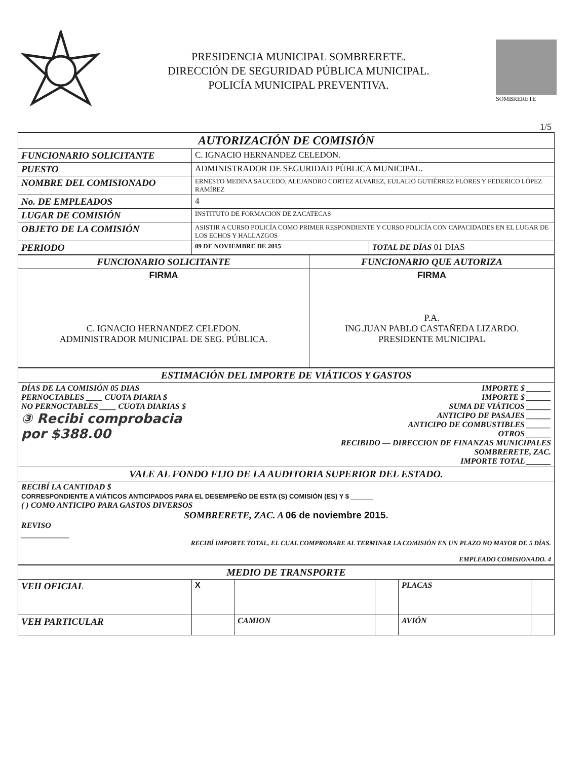PRESIDENCIA MUNICIPAL SOMBRERETE.
DIRECCIÓN DE SEGURIDAD PÚBLICA MUNICIPAL.
POLICÍA MUNICIPAL PREVENTIVA.
SOMBRERETE
1/5
| AUTORIZACIÓN DE COMISIÓN | | |
| FUNCIONARIO SOLICITANTE | C. IGNACIO HERNANDEZ CELEDON. | |
| PUESTO | ADMINISTRADOR DE SEGURIDAD PÙBLICA MUNICIPAL. | |
| NOMBRE DEL COMISIONADO | ERNESTO MEDINA SAUCEDO, ALEJANDRO CORTEZ ALVAREZ, EULALIO GUTIÉRREZ FLORES Y FEDERICO LÓPEZ RAMÍREZ | |
| No. DE EMPLEADOS | 4 | |
| LUGAR DE COMISIÓN | INSTITUTO DE FORMACION DE ZACATECAS | |
| OBJETO DE LA COMISIÓN | ASISTIR A CURSO POLICÍA COMO PRIMER RESPONDIENTE Y CURSO POLICÍA CON CAPACIDADES EN EL LUGAR DE LOS ECHOS Y HALLAZGOS | |
| PERIODO | 09 DE NOVIEMBRE DE 2015 | TOTAL DE DÍAS 01 DIAS |
| FUNCIONARIO SOLICITANTE | FUNCIONARIO QUE AUTORIZA |
| FIRMA C. IGNACIO HERNANDEZ CELEDON. ADMINISTRADOR MUNICIPAL DE SEG. PÚBLICA. | FIRMA P.A. ING.JUAN PABLO CASTAÑEDA LIZARDO. PRESIDENTE MUNICIPAL |
| ESTIMACIÓN DEL IMPORTE DE VIÁTICOS Y GASTOS | |
| DÍAS DE LA COMISIÓN 05 DIAS PERNOCTABLES ____ CUOTA DIARIA $ NO PERNOCTABLES ____ CUOTA DIARIAS $ ③ Recibi comprobacia por $388.00 | IMPORTE $ ______ IMPORTE $ ______ SUMA DE VIÁTICOS ______ ANTICIPO DE PASAJES ______ ANTICIPO DE COMBUSTIBLES ______ OTROS ______ RECIBIDO — DIRECCION DE FINANZAS MUNICIPALES SOMBRERETE, ZAC. IMPORTE TOTAL ______ |
| VALE AL FONDO FIJO DE LA AUDITORIA SUPERIOR DEL ESTADO. | |
| RECIBÍ LA CANTIDAD $ CORRESPONDIENTE A VIÁTICOS ANTICIPADOS PARA EL DESEMPEÑO DE ESTA (S) COMISIÓN (ES) Y $ ______ ( ) COMO ANTICIPO PARA GASTOS DIVERSOS SOMBRERETE, ZAC. A 06 de noviembre 2015. REVISO ____________ RECIBÍ IMPORTE TOTAL, EL CUAL COMPROBARE AL TERMINAR LA COMISIÓN EN UN PLAZO NO MAYOR DE 5 DÍAS. EMPLEADO COMISIONADO. 4 | |
| MEDIO DE TRANSPORTE | | | | | |
| VEH OFICIAL | X | | | PLACAS | |
| VEH PARTICULAR | | CAMION | | AVIÓN | |